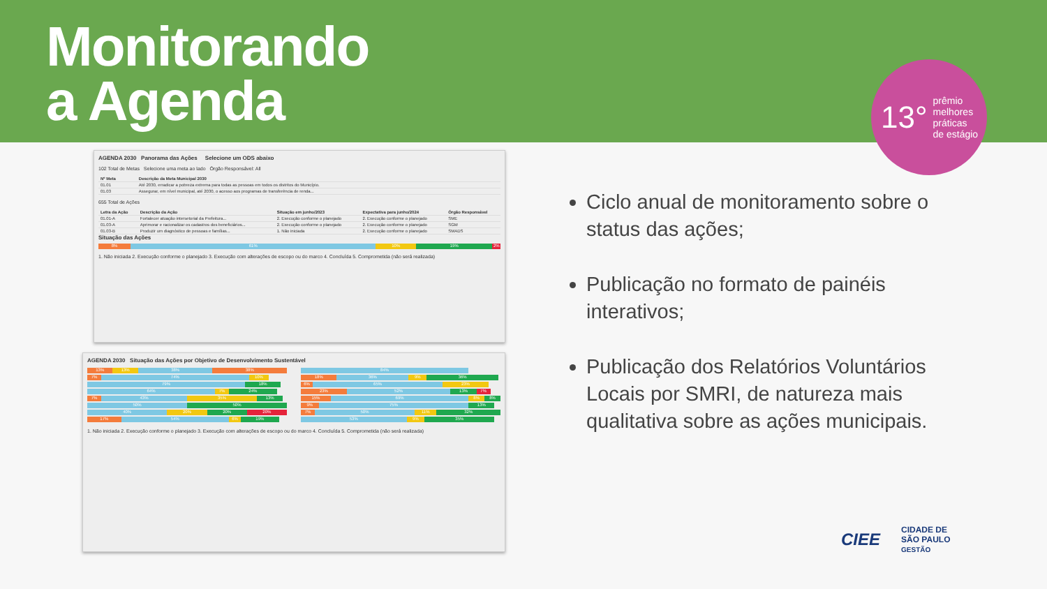Monitorando
a Agenda
13° prêmio
melhores
práticas
de estágio
AGENDA 2030 Panorama das Ações Selecione um ODS abaixo
102 Total de Metas Selecione uma meta ao lado Órgão Responsável: All
| Nº Meta | Descrição da Meta Municipal 2030 |
| --- | --- |
| 01.01 | Até 2030, erradicar a pobreza extrema para todas as pessoas em todos os distritos do Município. |
| 01.03 | Assegurar, em nível municipal, até 2030, o acesso aos programas de transferência de renda... |
655 Total de Ações
| Letra da Ação | Descrição da Ação | Situação em junho/2023 | Expectativa para junho/2024 | Órgão Responsável |
| --- | --- | --- | --- | --- |
| 01.01-A | Fortalecer atuação intersetorial da Prefeitura... | 2. Execução conforme o planejado | 2. Execução conforme o planejado | SME |
| 01.03-A | Aprimorar e racionalizar os cadastros dos beneficiários... | 2. Execução conforme o planejado | 2. Execução conforme o planejado | SGM |
| 01.03-B | Produzir um diagnóstico de pessoas e famílias... | 1. Não iniciada | 2. Execução conforme o planejado | SMADS |
Situação das Ações
8% 61% 10% 19% 2%
1. Não iniciada 2. Execução conforme o planejado 3. Execução com alterações de escopo ou do marco 4. Concluída 5. Comprometida (não será realizada)
AGENDA 2030 Situação das Ações por Objetivo de Desenvolvimento Sustentável
13% 13% 38% 38%
7% 74% 10%
79% 18%
64% 7% 24%
7% 43% 35% 13%
50% 50%
40% 20% 20% 20%
17% 54% 6% 19%
84%
18% 36% 9% 36%
6% 65% 23%
23% 52% 13% 7%
15% 69% 8% 8%
9% 75% 13%
7% 50% 11% 32%
53% 9% 35%
1. Não iniciada 2. Execução conforme o planejado 3. Execução com alterações de escopo ou do marco 4. Concluída 5. Comprometida (não será realizada)
Ciclo anual de monitoramento sobre o status das ações;
Publicação no formato de painéis interativos;
Publicação dos Relatórios Voluntários Locais por SMRI, de natureza mais qualitativa sobre as ações municipais.
CIEE CIDADE DE
SÃO PAULO
GESTÃO